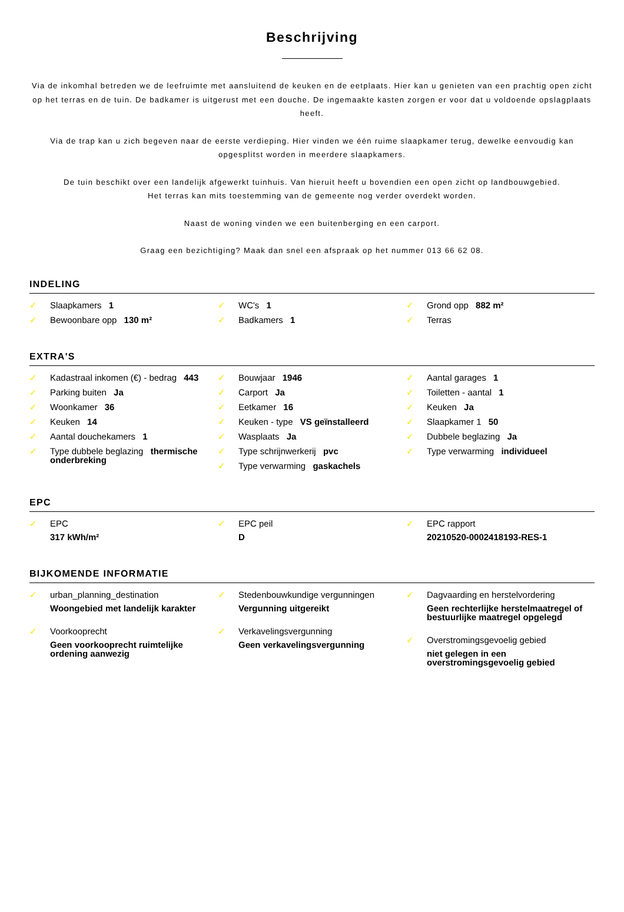Beschrijving
Via de inkomhal betreden we de leefruimte met aansluitend de keuken en de eetplaats. Hier kan u genieten van een prachtig open zicht op het terras en de tuin. De badkamer is uitgerust met een douche. De ingemaakte kasten zorgen er voor dat u voldoende opslagplaats heeft.
Via de trap kan u zich begeven naar de eerste verdieping. Hier vinden we één ruime slaapkamer terug, dewelke eenvoudig kan opgesplitst worden in meerdere slaapkamers.
De tuin beschikt over een landelijk afgewerkt tuinhuis. Van hieruit heeft u bovendien een open zicht op landbouwgebied.
Het terras kan mits toestemming van de gemeente nog verder overdekt worden.
Naast de woning vinden we een buitenberging en een carport.
Graag een bezichtiging? Maak dan snel een afspraak op het nummer 013 66 62 08.
INDELING
✓ Slaapkamers 1
✓ Bewoonbare opp 130 m²
✓ WC's 1
✓ Badkamers 1
✓ Grond opp 882 m²
✓ Terras
EXTRA'S
✓ Kadastraal inkomen (€) - bedrag 443
✓ Parking buiten Ja
✓ Woonkamer 36
✓ Keuken 14
✓ Aantal douchekamers 1
✓ Type dubbele beglazing thermische onderbreking
✓ Bouwjaar 1946
✓ Carport Ja
✓ Eetkamer 16
✓ Keuken - type VS geïnstalleerd
✓ Wasplaats Ja
✓ Type schrijnwerkerij pvc
✓ Type verwarming gaskachels
✓ Aantal garages 1
✓ Toiletten - aantal 1
✓ Keuken Ja
✓ Slaapkamer 1 50
✓ Dubbele beglazing Ja
✓ Type verwarming individueel
EPC
✓ EPC
317 kWh/m²
✓ EPC peil
D
✓ EPC rapport
20210520-0002418193-RES-1
BIJKOMENDE INFORMATIE
✓ urban_planning_destination
Woongebied met landelijk karakter
✓ Voorkooprecht
Geen voorkooprecht ruimtelijke ordening aanwezig
✓ Stedenbouwkundige vergunningen
Vergunning uitgereikt
✓ Verkavelingsvergunning
Geen verkavelingsvergunning
✓ Dagvaarding en herstelvordering
Geen rechterlijke herstelmaatregel of bestuurlijke maatregel opgelegd
✓ Overstromingsgevoelig gebied
niet gelegen in een overstromingsgevoelig gebied